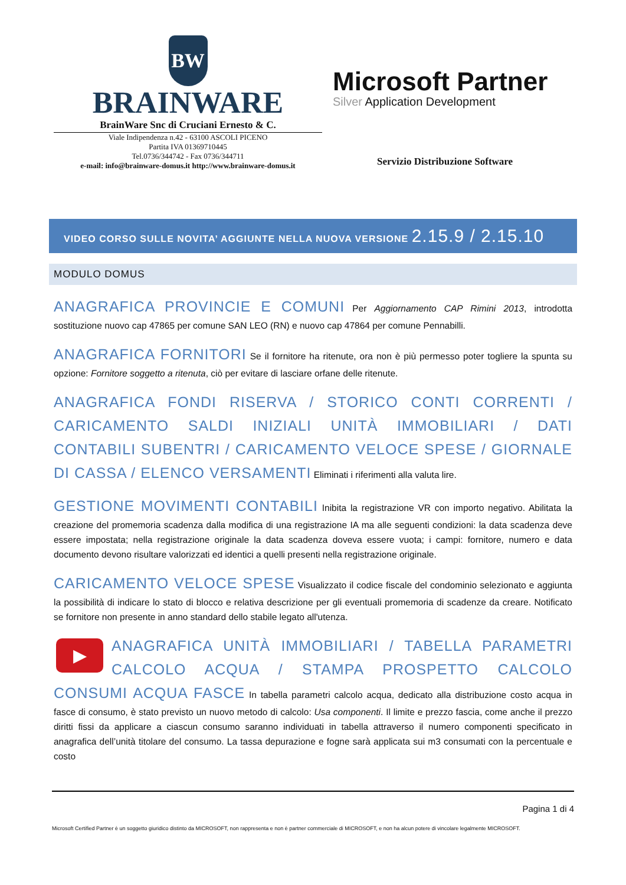BW
BRAINWARE
BrainWare Snc di Cruciani Ernesto & C.
Viale Indipendenza n.42 - 63100 ASCOLI PICENO
Partita IVA 01369710445
Tel.0736/344742 - Fax 0736/344711
e-mail: info@brainware-domus.it http://www.brainware-domus.it
Microsoft Partner
Silver Application Development
Servizio Distribuzione Software
VIDEO CORSO SULLE NOVITA’ AGGIUNTE NELLA NUOVA VERSIONE 2.15.9 / 2.15.10
MODULO DOMUS
ANAGRAFICA PROVINCIE E COMUNI Per Aggiornamento CAP Rimini 2013, introdotta sostituzione nuovo cap 47865 per comune SAN LEO (RN) e nuovo cap 47864 per comune Pennabilli.
ANAGRAFICA FORNITORI Se il fornitore ha ritenute, ora non è più permesso poter togliere la spunta su opzione: Fornitore soggetto a ritenuta, ciò per evitare di lasciare orfane delle ritenute.
ANAGRAFICA FONDI RISERVA / STORICO CONTI CORRENTI / CARICAMENTO SALDI INIZIALI UNITÀ IMMOBILIARI / DATI CONTABILI SUBENTRI / CARICAMENTO VELOCE SPESE / GIORNALE DI CASSA / ELENCO VERSAMENTI Eliminati i riferimenti alla valuta lire.
GESTIONE MOVIMENTI CONTABILI Inibita la registrazione VR con importo negativo. Abilitata la creazione del promemoria scadenza dalla modifica di una registrazione IA ma alle seguenti condizioni: la data scadenza deve essere impostata; nella registrazione originale la data scadenza doveva essere vuota; i campi: fornitore, numero e data documento devono risultare valorizzati ed identici a quelli presenti nella registrazione originale.
CARICAMENTO VELOCE SPESE Visualizzato il codice fiscale del condominio selezionato e aggiunta la possibilità di indicare lo stato di blocco e relativa descrizione per gli eventuali promemoria di scadenze da creare. Notificato se fornitore non presente in anno standard dello stabile legato all'utenza.
▶
ANAGRAFICA UNITÀ IMMOBILIARI / TABELLA PARAMETRI CALCOLO ACQUA / STAMPA PROSPETTO CALCOLO CONSUMI ACQUA FASCE In tabella parametri calcolo acqua, dedicato alla distribuzione costo acqua in fasce di consumo, è stato previsto un nuovo metodo di calcolo: Usa componenti. Il limite e prezzo fascia, come anche il prezzo diritti fissi da applicare a ciascun consumo saranno individuati in tabella attraverso il numero componenti specificato in anagrafica dell’unità titolare del consumo. La tassa depurazione e fogne sarà applicata sui m3 consumati con la percentuale e costo
Pagina 1 di 4
Microsoft Certified Partner è un soggetto giuridico distinto da MICROSOFT, non rappresenta e non è partner commerciale di MICROSOFT, e non ha alcun potere di vincolare legalmente MICROSOFT.